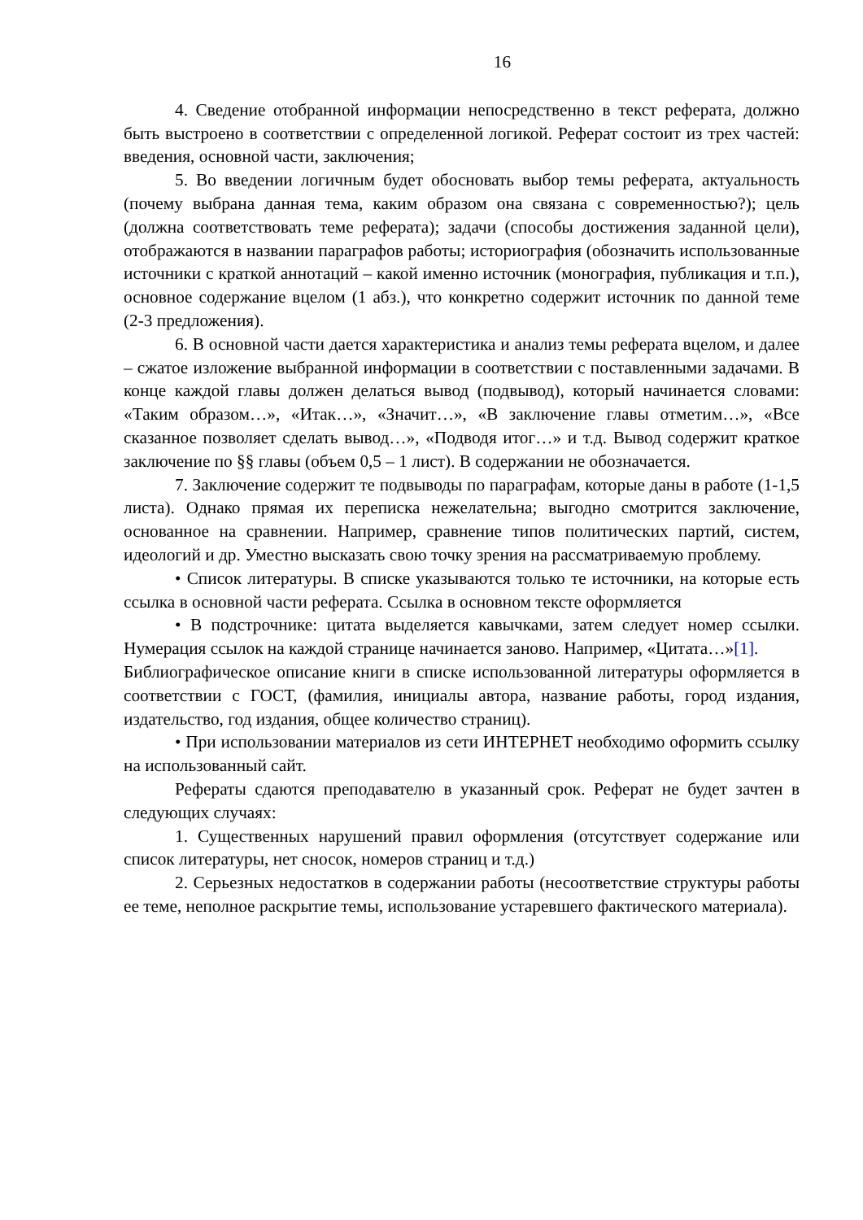16
4. Сведение отобранной информации непосредственно в текст реферата, должно быть выстроено в соответствии с определенной логикой. Реферат состоит из трех частей: введения, основной части, заключения;
5. Во введении логичным будет обосновать выбор темы реферата, актуальность (почему выбрана данная тема, каким образом она связана с современностью?); цель (должна соответствовать теме реферата); задачи (способы достижения заданной цели), отображаются в названии параграфов работы; историография (обозначить использованные источники с краткой аннотаций – какой именно источник (монография, публикация и т.п.), основное содержание вцелом (1 абз.), что конкретно содержит источник по данной теме (2-3 предложения).
6. В основной части дается характеристика и анализ темы реферата вцелом, и далее – сжатое изложение выбранной информации в соответствии с поставленными задачами. В конце каждой главы должен делаться вывод (подвывод), который начинается словами: «Таким образом…», «Итак…», «Значит…», «В заключение главы отметим…», «Все сказанное позволяет сделать вывод…», «Подводя итог…» и т.д. Вывод содержит краткое заключение по §§ главы (объем 0,5 – 1 лист). В содержании не обозначается.
7. Заключение содержит те подвыводы по параграфам, которые даны в работе (1-1,5 листа). Однако прямая их переписка нежелательна; выгодно смотрится заключение, основанное на сравнении. Например, сравнение типов политических партий, систем, идеологий и др. Уместно высказать свою точку зрения на рассматриваемую проблему.
• Список литературы. В списке указываются только те источники, на которые есть ссылка в основной части реферата. Ссылка в основном тексте оформляется
• В подстрочнике: цитата выделяется кавычками, затем следует номер ссылки. Нумерация ссылок на каждой странице начинается заново. Например, «Цитата…»[1].
Библиографическое описание книги в списке использованной литературы оформляется в соответствии с ГОСТ, (фамилия, инициалы автора, название работы, город издания, издательство, год издания, общее количество страниц).
• При использовании материалов из сети ИНТЕРНЕТ необходимо оформить ссылку на использованный сайт.
Рефераты сдаются преподавателю в указанный срок. Реферат не будет зачтен в следующих случаях:
1. Существенных нарушений правил оформления (отсутствует содержание или список литературы, нет сносок, номеров страниц и т.д.)
2. Серьезных недостатков в содержании работы (несоответствие структуры работы ее теме, неполное раскрытие темы, использование устаревшего фактического материала).